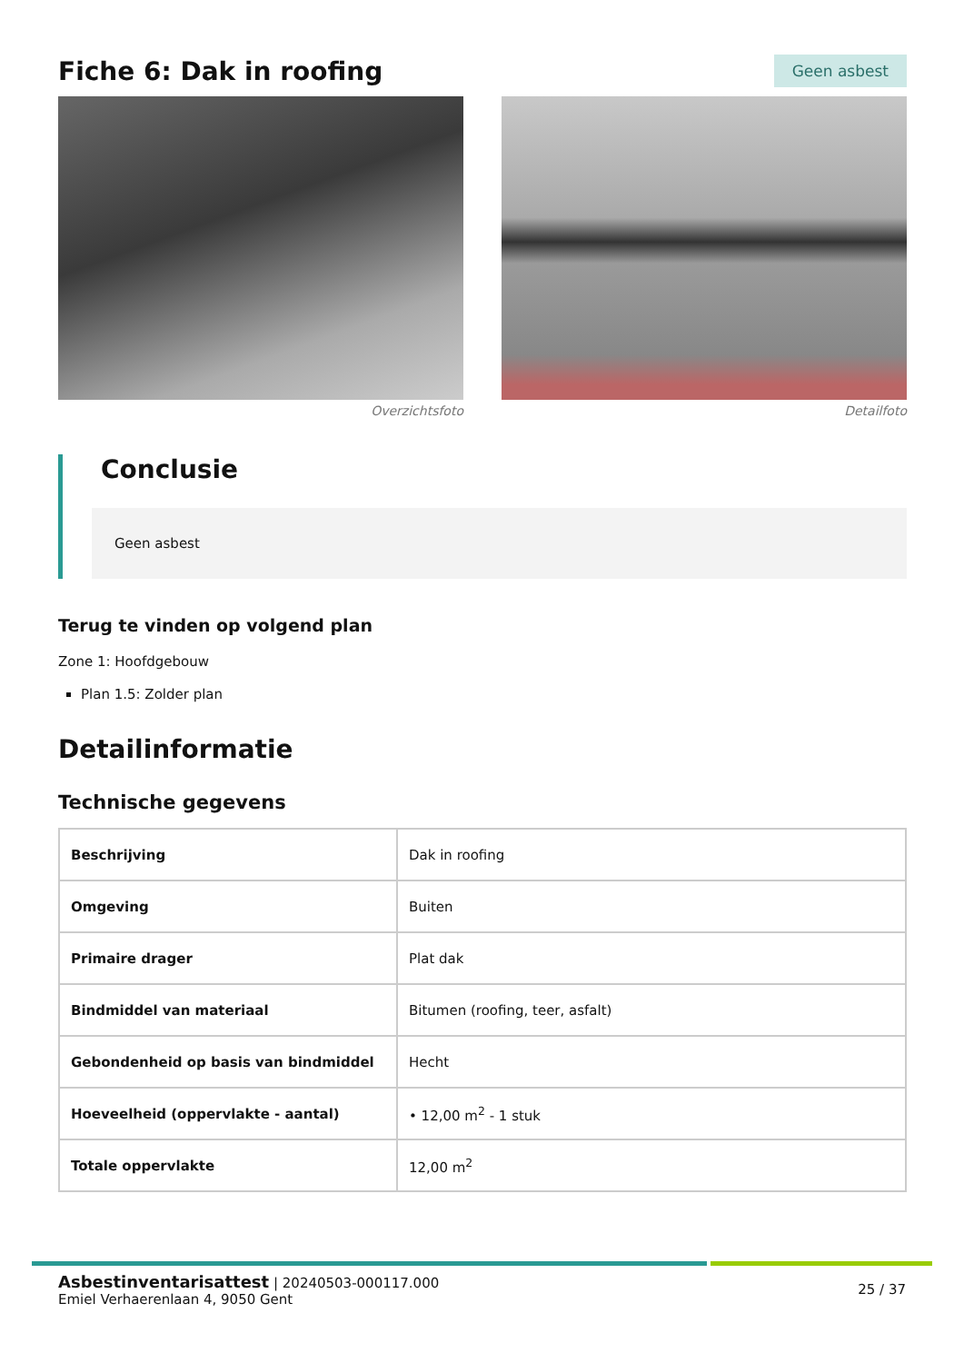Fiche 6: Dak in roofing
Geen asbest
Overzichtsfoto Detailfoto
Conclusie
Geen asbest
Terug te vinden op volgend plan
Zone 1: Hoofdgebouw
Plan 1.5: Zolder plan
Detailinformatie
Technische gegevens
| Beschrijving | Dak in roofing |
| Omgeving | Buiten |
| Primaire drager | Plat dak |
| Bindmiddel van materiaal | Bitumen (roofing, teer, asfalt) |
| Gebondenheid op basis van bindmiddel | Hecht |
| Hoeveelheid (oppervlakte - aantal) | • 12,00 m<sup>2</sup> - 1 stuk |
| Totale oppervlakte | 12,00 m<sup>2</sup> |
Asbestinventarisattest | 20240503-000117.000
Emiel Verhaerenlaan 4, 9050 Gent
25 / 37